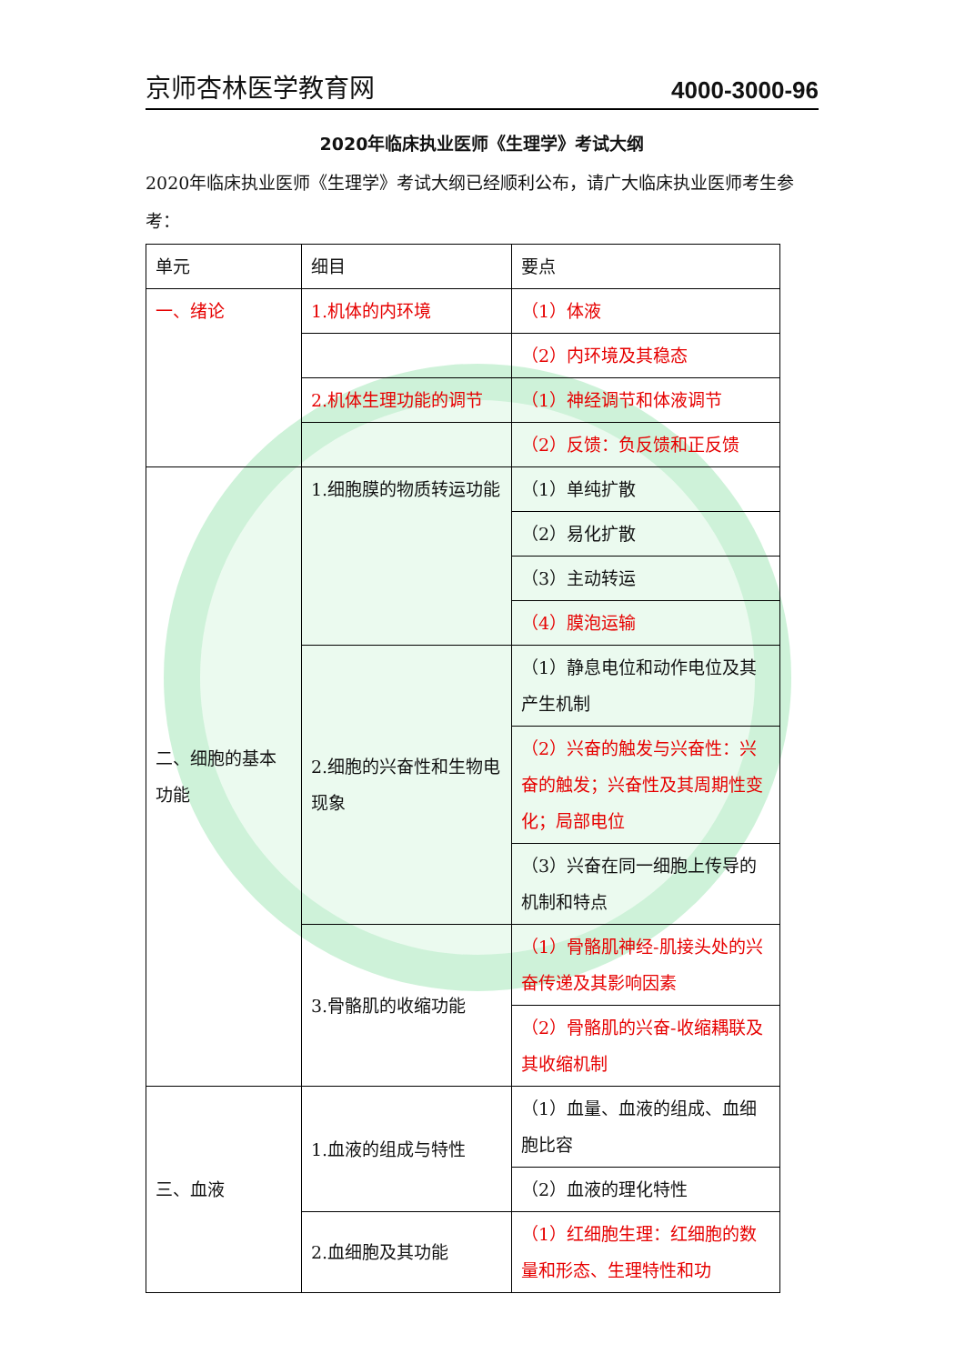京师杏林医学教育网 4000-3000-96
2020年临床执业医师《生理学》考试大纲
2020年临床执业医师《生理学》考试大纲已经顺利公布，请广大临床执业医师考生参考：
| 单元 | 细目 | 要点 |
| 一、绪论 | 1.机体的内环境 | （1）体液 |
| | | （2）内环境及其稳态 |
| | 2.机体生理功能的调节 | （1）神经调节和体液调节 |
| | | （2）反馈：负反馈和正反馈 |
| 二、细胞的基本功能 | 1.细胞膜的物质转运功能 | （1）单纯扩散 |
| | | （2）易化扩散 |
| | | （3）主动转运 |
| | | （4）膜泡运输 |
| | 2.细胞的兴奋性和生物电现象 | （1）静息电位和动作电位及其产生机制 |
| | | （2）兴奋的触发与兴奋性：兴奋的触发；兴奋性及其周期性变化；局部电位 |
| | | （3）兴奋在同一细胞上传导的机制和特点 |
| | 3.骨骼肌的收缩功能 | （1）骨骼肌神经-肌接头处的兴奋传递及其影响因素 |
| | | （2）骨骼肌的兴奋-收缩耦联及其收缩机制 |
| 三、血液 | 1.血液的组成与特性 | （1）血量、血液的组成、血细胞比容 |
| | | （2）血液的理化特性 |
| | 2.血细胞及其功能 | （1）红细胞生理：红细胞的数量和形态、生理特性和功 |